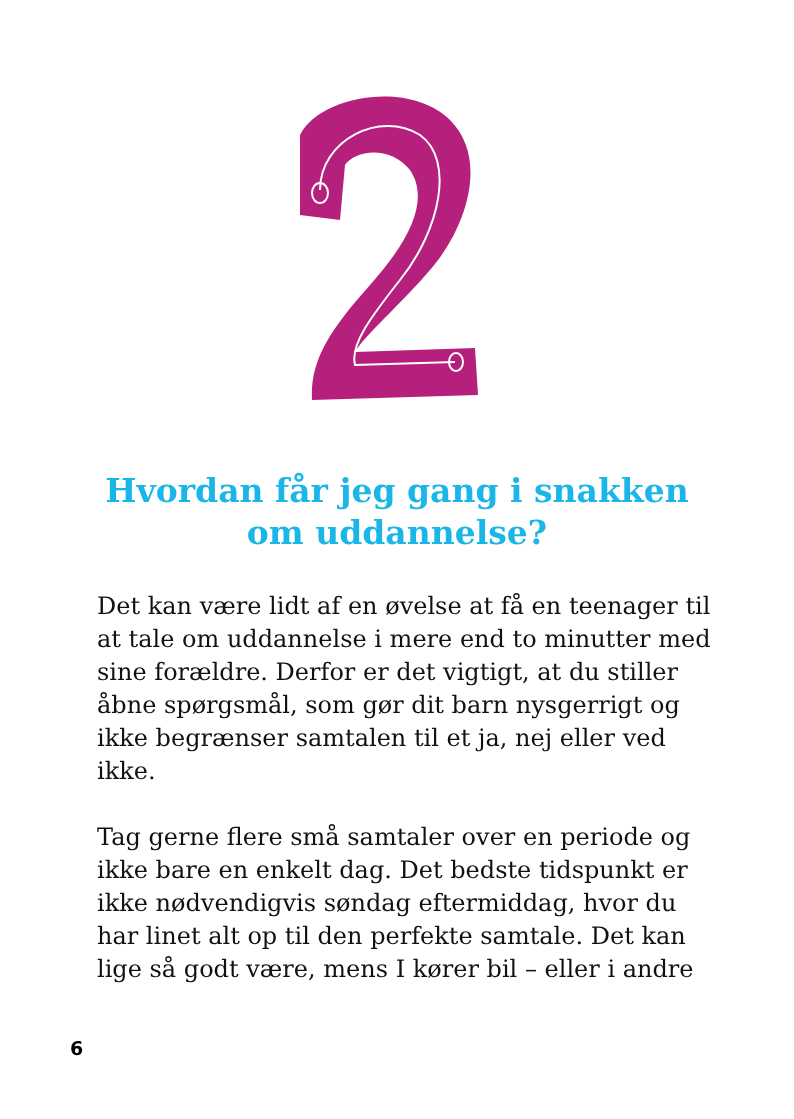Hvordan får jeg gang i snakken
om uddannelse?
Det kan være lidt af en øvelse at få en teenager til at tale om uddannelse i mere end to minutter med sine forældre. Derfor er det vigtigt, at du stiller åbne spørgsmål, som gør dit barn nysgerrigt og ikke begrænser samtalen til et ja, nej eller ved ikke.
Tag gerne flere små samtaler over en periode og ikke bare en enkelt dag. Det bedste tidspunkt er ikke nødvendigvis søndag eftermiddag, hvor du har linet alt op til den perfekte samtale. Det kan lige så godt være, mens I kører bil – eller i andre
6